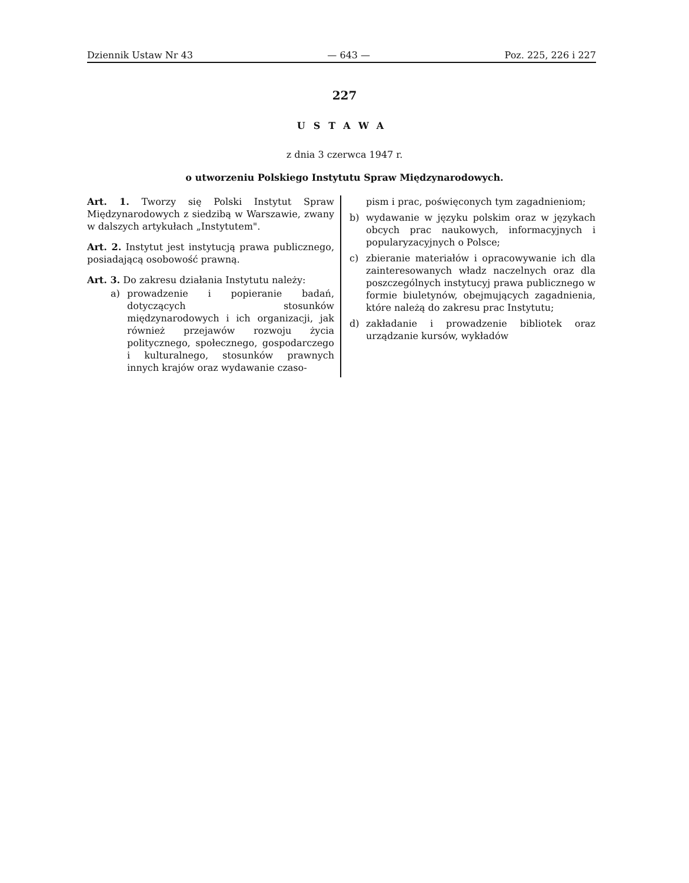Dziennik Ustaw Nr 43 — 643 — Poz. 225, 226 i 227
227
USTAWA
z dnia 3 czerwca 1947 r.
o utworzeniu Polskiego Instytutu Spraw Międzynarodowych.
Art. 1. Tworzy się Polski Instytut Spraw Międzynarodowych z siedzibą w Warszawie, zwany w dalszych artykułach „Instytutem".
Art. 2. Instytut jest instytucją prawa publicznego, posiadającą osobowość prawną.
Art. 3. Do zakresu działania Instytutu należy:
a) prowadzenie i popieranie badań, dotyczących stosunków międzynarodowych i ich organizacji, jak również przejawów rozwoju życia politycznego, społecznego, gospodarczego i kulturalnego, stosunków prawnych innych krajów oraz wydawanie czaso-
pism i prac, poświęconych tym zagadnieniom;
b) wydawanie w języku polskim oraz w językach obcych prac naukowych, informacyjnych i popularyzacyjnych o Polsce;
c) zbieranie materiałów i opracowywanie ich dla zainteresowanych władz naczelnych oraz dla poszczególnych instytucyj prawa publicznego w formie biuletynów, obejmujących zagadnienia, które należą do zakresu prac Instytutu;
d) zakładanie i prowadzenie bibliotek oraz urządzanie kursów, wykładów